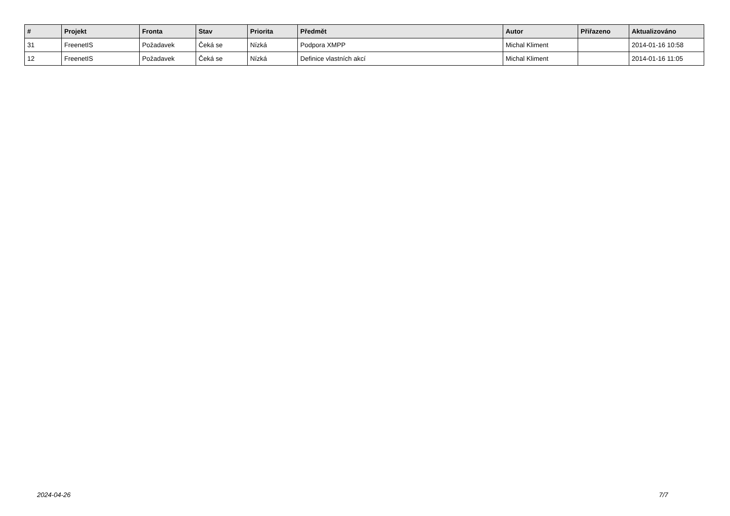| # | Projekt | Fronta | Stav | Priorita | Předmět | Autor | Přiřazeno | Aktualizováno |
| --- | --- | --- | --- | --- | --- | --- | --- | --- |
| 31 | FreenetIS | Požadavek | Čeká se | Nízká | Podpora XMPP | Michal Kliment | | 2014-01-16 10:58 |
| 12 | FreenetIS | Požadavek | Čeká se | Nízká | Definice vlastních akcí | Michal Kliment | | 2014-01-16 11:05 |
2024-04-26 7/7